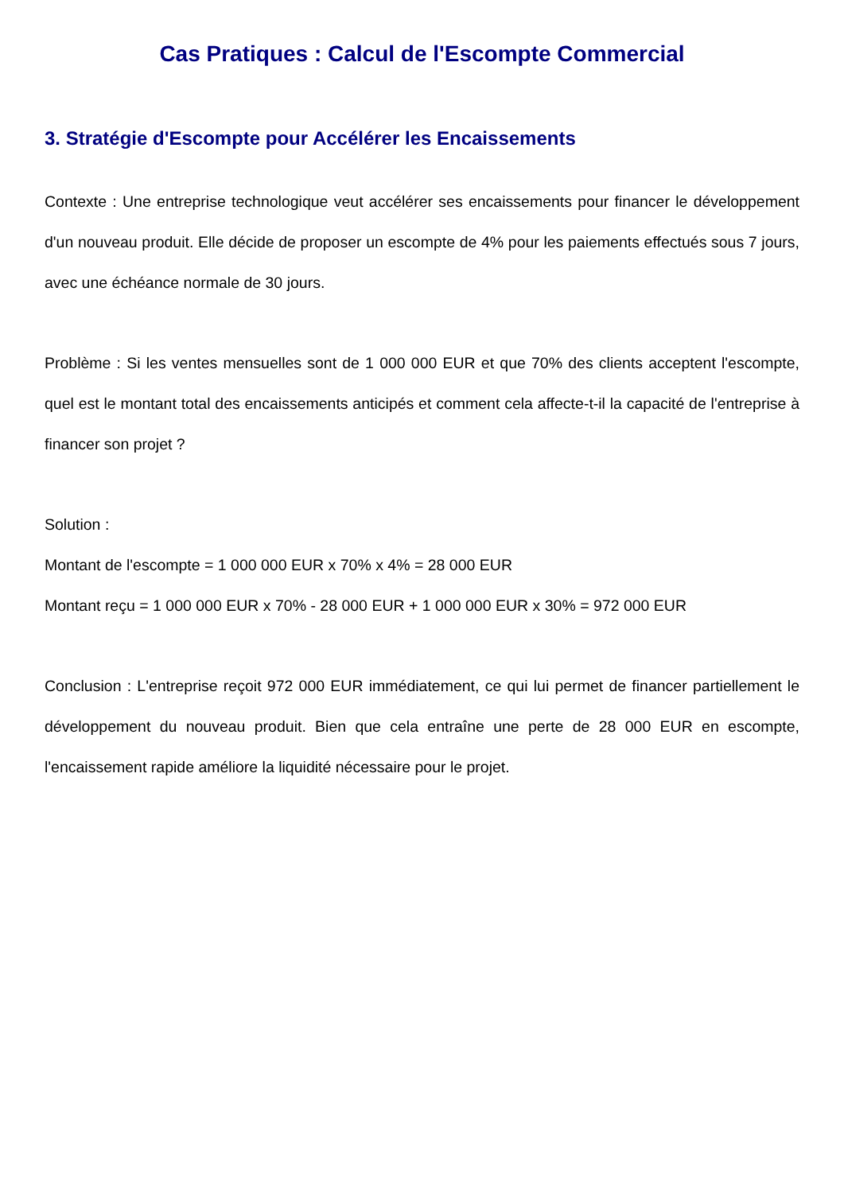Cas Pratiques : Calcul de l'Escompte Commercial
3. Stratégie d'Escompte pour Accélérer les Encaissements
Contexte : Une entreprise technologique veut accélérer ses encaissements pour financer le développement d'un nouveau produit. Elle décide de proposer un escompte de 4% pour les paiements effectués sous 7 jours, avec une échéance normale de 30 jours.
Problème : Si les ventes mensuelles sont de 1 000 000 EUR et que 70% des clients acceptent l'escompte, quel est le montant total des encaissements anticipés et comment cela affecte-t-il la capacité de l'entreprise à financer son projet ?
Solution :
Montant de l'escompte = 1 000 000 EUR x 70% x 4% = 28 000 EUR
Montant reçu = 1 000 000 EUR x 70% - 28 000 EUR + 1 000 000 EUR x 30% = 972 000 EUR
Conclusion : L'entreprise reçoit 972 000 EUR immédiatement, ce qui lui permet de financer partiellement le développement du nouveau produit. Bien que cela entraîne une perte de 28 000 EUR en escompte, l'encaissement rapide améliore la liquidité nécessaire pour le projet.